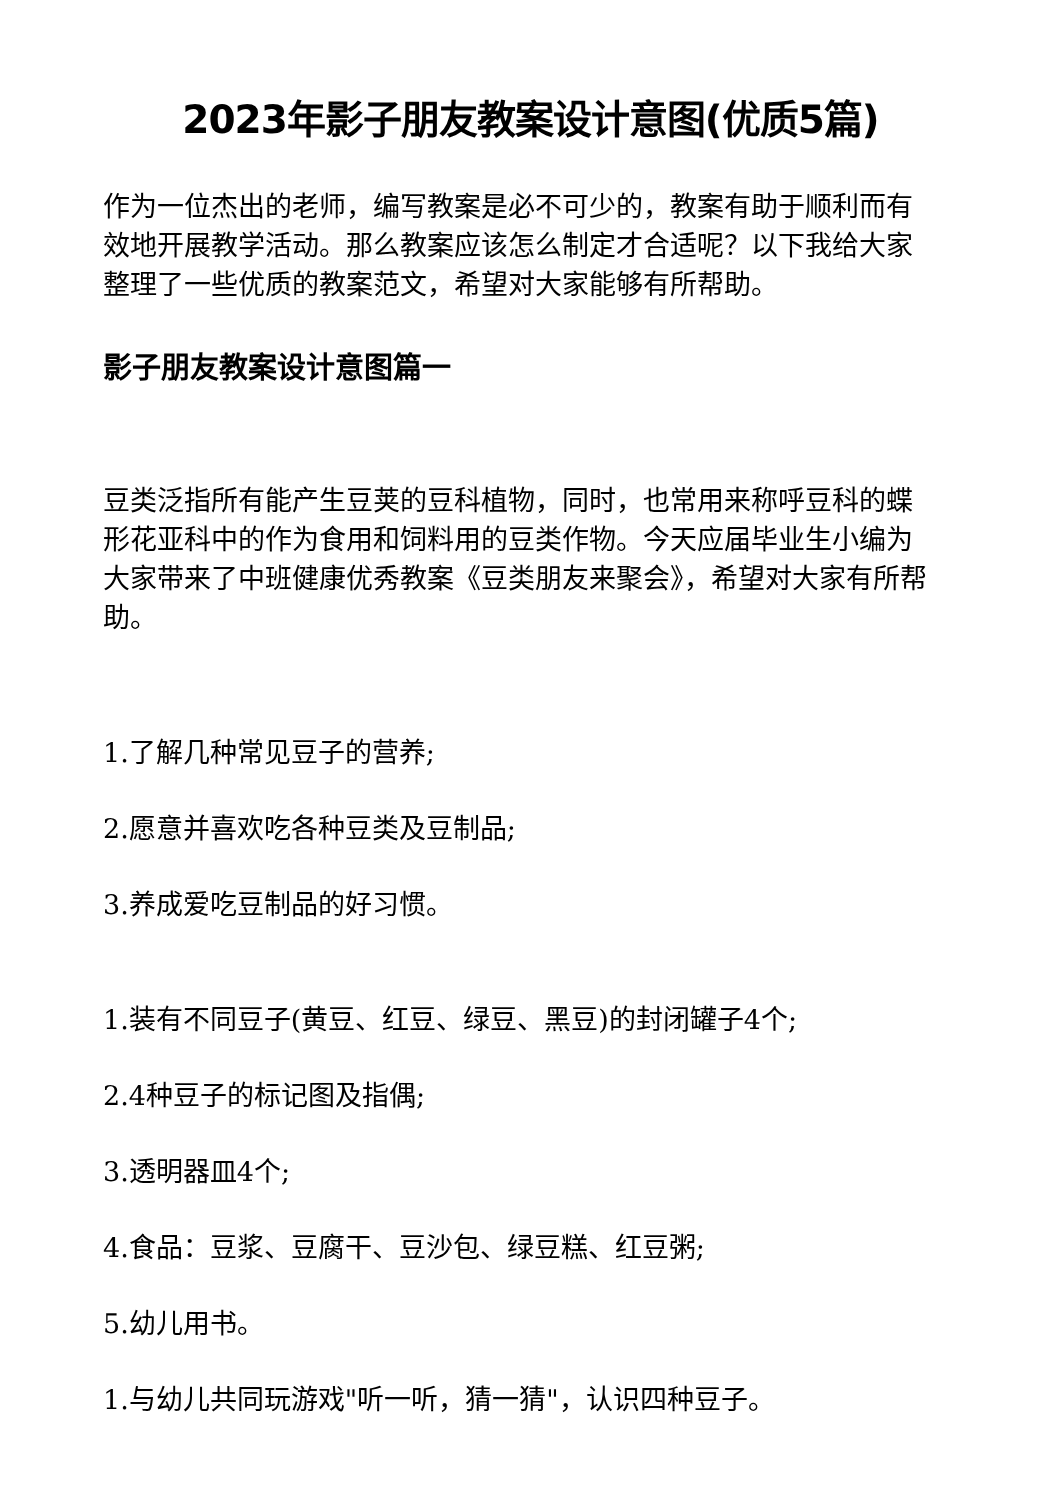2023年影子朋友教案设计意图(优质5篇)
作为一位杰出的老师，编写教案是必不可少的，教案有助于顺利而有效地开展教学活动。那么教案应该怎么制定才合适呢？以下我给大家整理了一些优质的教案范文，希望对大家能够有所帮助。
影子朋友教案设计意图篇一
豆类泛指所有能产生豆荚的豆科植物，同时，也常用来称呼豆科的蝶形花亚科中的作为食用和饲料用的豆类作物。今天应届毕业生小编为大家带来了中班健康优秀教案《豆类朋友来聚会》，希望对大家有所帮助。
1.了解几种常见豆子的营养;
2.愿意并喜欢吃各种豆类及豆制品;
3.养成爱吃豆制品的好习惯。
1.装有不同豆子(黄豆、红豆、绿豆、黑豆)的封闭罐子4个;
2.4种豆子的标记图及指偶;
3.透明器皿4个;
4.食品：豆浆、豆腐干、豆沙包、绿豆糕、红豆粥;
5.幼儿用书。
1.与幼儿共同玩游戏"听一听，猜一猜"，认识四种豆子。